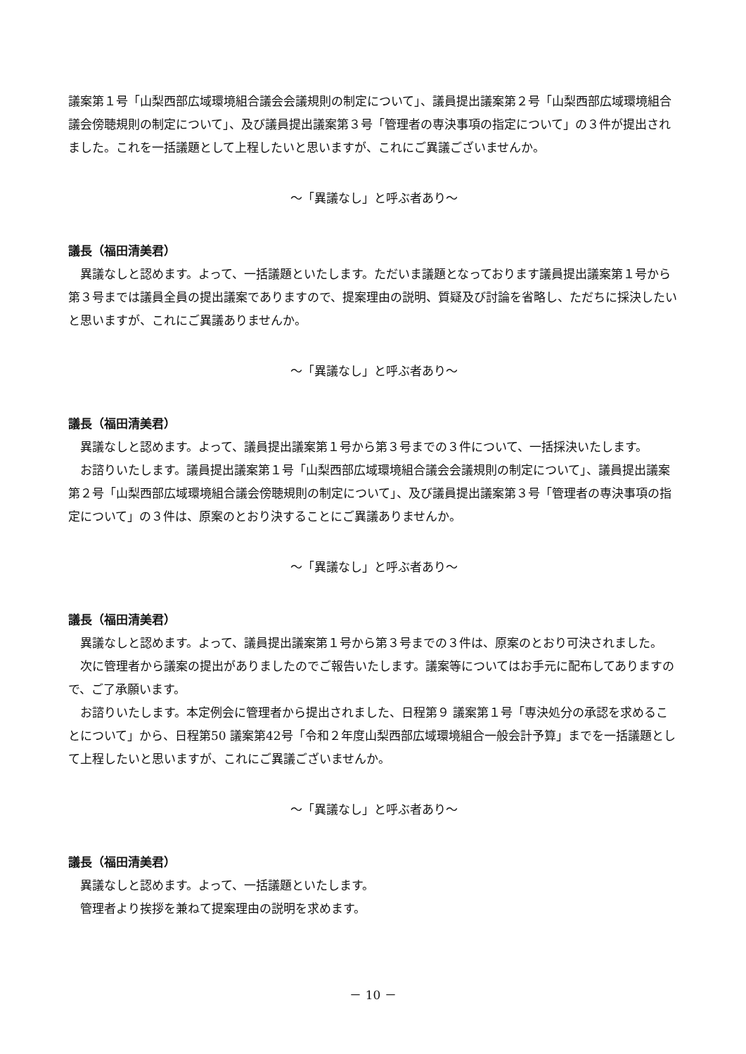議案第１号「山梨西部広域環境組合議会会議規則の制定について」、議員提出議案第２号「山梨西部広域環境組合議会傍聴規則の制定について」、及び議員提出議案第３号「管理者の専決事項の指定について」の３件が提出されました。これを一括議題として上程したいと思いますが、これにご異議ございませんか。
～「異議なし」と呼ぶ者あり～
議長（福田清美君）
異議なしと認めます。よって、一括議題といたします。ただいま議題となっております議員提出議案第１号から第３号までは議員全員の提出議案でありますので、提案理由の説明、質疑及び討論を省略し、ただちに採決したいと思いますが、これにご異議ありませんか。
～「異議なし」と呼ぶ者あり～
議長（福田清美君）
異議なしと認めます。よって、議員提出議案第１号から第３号までの３件について、一括採決いたします。
お諮りいたします。議員提出議案第１号「山梨西部広域環境組合議会会議規則の制定について」、議員提出議案第２号「山梨西部広域環境組合議会傍聴規則の制定について」、及び議員提出議案第３号「管理者の専決事項の指定について」の３件は、原案のとおり決することにご異議ありませんか。
～「異議なし」と呼ぶ者あり～
議長（福田清美君）
異議なしと認めます。よって、議員提出議案第１号から第３号までの３件は、原案のとおり可決されました。
次に管理者から議案の提出がありましたのでご報告いたします。議案等についてはお手元に配布してありますので、ご了承願います。
お諮りいたします。本定例会に管理者から提出されました、日程第９ 議案第１号「専決処分の承認を求めることについて」から、日程第50 議案第42号「令和２年度山梨西部広域環境組合一般会計予算」までを一括議題として上程したいと思いますが、これにご異議ございませんか。
～「異議なし」と呼ぶ者あり～
議長（福田清美君）
異議なしと認めます。よって、一括議題といたします。
管理者より挨拶を兼ねて提案理由の説明を求めます。
－ 10 －